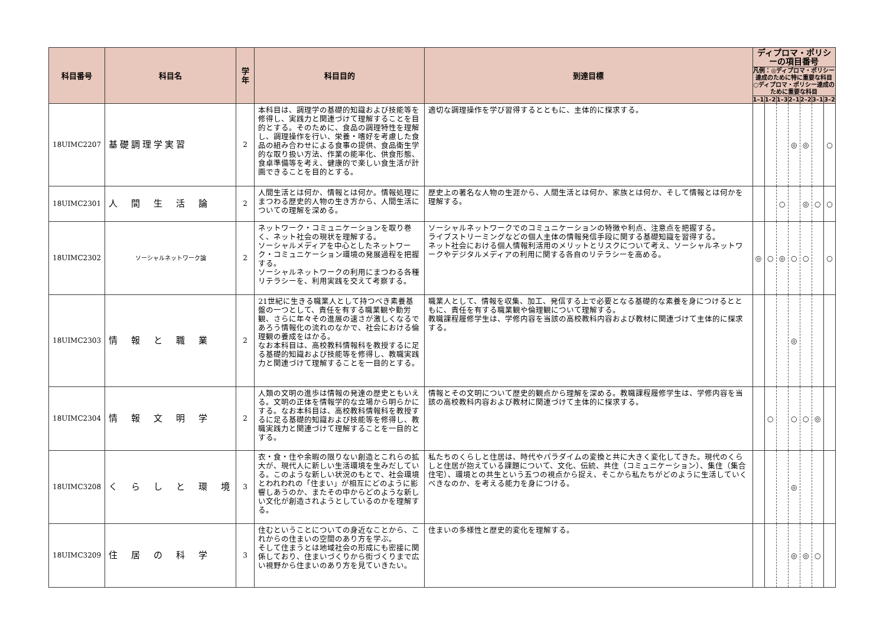| 科目番号 | 科目名 | 学年 | 科目目的 | 到達目標 | ディプロマ・ポリシーの項目番号 | | | | | | |
| --- | --- | --- | --- | --- | --- | --- | --- | --- | --- | --- | --- |
| | | | | | 凡例：◎ディプロマ・ポリシー達成のために特に重要な科目 ○ディプロマ・ポリシー達成のために重要な科目 | | | | | | |
| | | | | | 1–1 | 1–2 | 1–3 | 2–1 | 2–2 | 3–1 | 3–2 |
| 18UIMC2207 | 基礎調理学実習 | 2 | 本科目は、調理学の基礎的知識および技能等を修得し、実践力と関連づけて理解することを目的とする。そのために、食品の調理特性を理解し、調理操作を行い、栄養・嗜好を考慮した食品の組み合わせによる食事の提供、食品衛生学的な取り扱い方法、作業の能率化、供食形態、食卓準備等を考え、健康的で楽しい食生活が計画できることを目的とする。 | 適切な調理操作を学び習得するとともに、主体的に探求する。 | | | | ◎ | ◎ | | ○ |
| 18UIMC2301 | 人 間 生 活 論 | 2 | 人間生活とは何か、情報とは何か。情報処理にまつわる歴史的人物の生き方から、人間生活についての理解を深める。 | 歴史上の著名な人物の生涯から、人間生活とは何か、家族とは何か、そして情報とは何かを理解する。 | | | ○ | | ◎ | ○ | ○ |
| 18UIMC2302 | ソーシャルネットワーク論 | 2 | ネットワーク・コミュニケーションを取り巻く、ネット社会の現状を理解する。 ソーシャルメディアを中心としたネットワーク・コミュニケーション環境の発展過程を把握する。 ソーシャルネットワークの利用にまつわる各種リテラシーを、利用実践を交えて考察する。 | ソーシャルネットワークでのコミュニケーションの特徴や利点、注意点を把握する。 ライブストリーミングなどの個人主体の情報発信手段に関する基礎知識を習得する。 ネット社会における個人情報利活用のメリットとリスクについて考え、ソーシャルネットワークやデジタルメディアの利用に関する各自のリテラシーを高める。 | ◎ | ○ | ◎ | ○ | ○ | | ○ |
| 18UIMC2303 | 情 報 と 職 業 | 2 | 21世紀に生きる職業人として持つべき素養基盤の一つとして、責任を有する職業観や勤労観、さらに年々その進展の速さが激しくなるであろう情報化の流れのなかで、社会における倫理観の養成をはかる。 なお本科目は、高校教科情報科を教授するに足る基礎的知識および技能等を修得し、教職実践力と関連づけて理解することを一目的とする。 | 職業人として、情報を収集、加工、発信する上で必要となる基礎的な素養を身につけるとともに、責任を有する職業観や倫理観について理解する。 教職課程履修学生は、学修内容を当該の高校教科内容および教材に関連づけて主体的に探求する。 | | | | ◎ | | | |
| 18UIMC2304 | 情 報 文 明 学 | 2 | 人類の文明の進歩は情報の発達の歴史ともいえる。文明の正体を情報学的な立場から明らかにする。なお本科目は、高校教科情報科を教授するに足る基礎的知識および技能等を修得し、教職実践力と関連づけて理解することを一目的とする。 | 情報とその文明について歴史的観点から理解を深める。教職課程履修学生は、学修内容を当該の高校教科内容および教材に関連づけて主体的に探求する。 | | ○ | | ○ | ○ | ◎ | |
| 18UIMC3208 | く ら し と 環 境 | 3 | 衣・食・住や余暇の限りない創造とこれらの拡大が、現代人に新しい生活環境を生みだしている。このような新しい状況のもとで、社会環境とわれわれの「住まい」が相互にどのように影響しあうのか、またその中からどのような新しい文化が創造されようとしているのかを理解する。 | 私たちのくらしと住居は、時代やパラダイムの変換と共に大きく変化してきた。現代のくらしと住居が抱えている課題について、文化、伝統、共住（コミュニケーション）、集住（集合住宅）、環境との共生という五つの視点から捉え、そこから私たちがどのように生活していくべきなのか、を考える能力を身につける。 | | | | ◎ | | | |
| 18UIMC3209 | 住 居 の 科 学 | 3 | 住むということについての身近なことから、これからの住まいの空間のあり方を学ぶ。 そして住まうとは地域社会の形成にも密接に関係しており、住まいづくりから街づくりまで広い視野から住まいのあり方を見ていきたい。 | 住まいの多様性と歴史的変化を理解する。 | | | | ◎ | ◎ | ○ | |